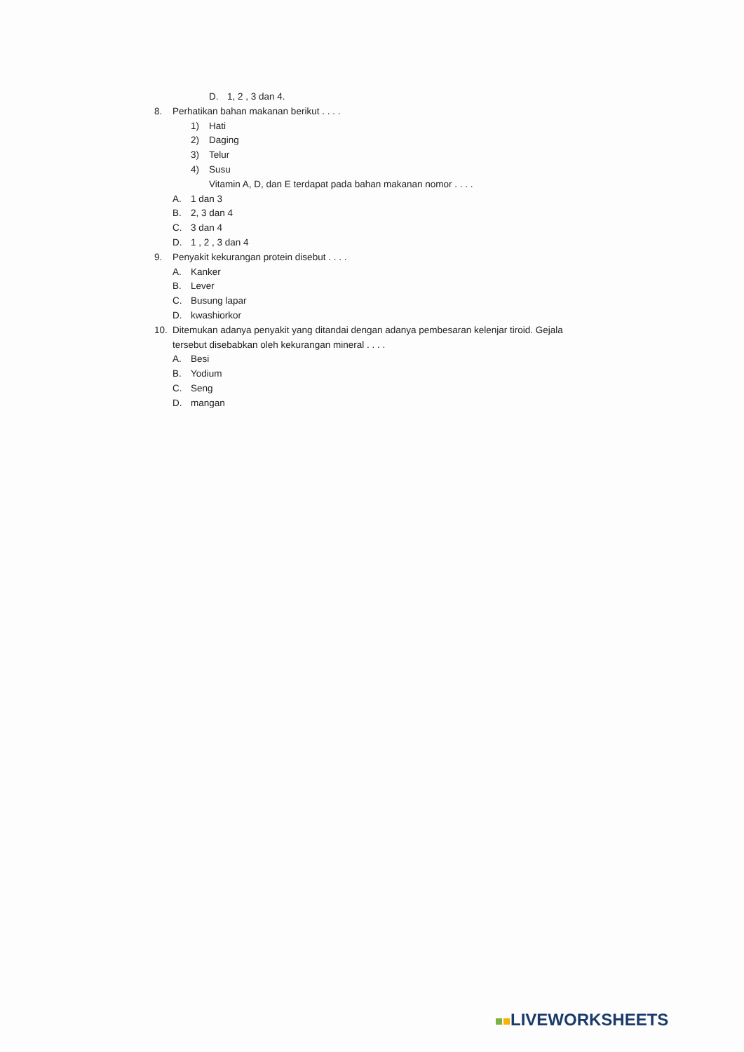D. 1, 2 , 3 dan 4.
8. Perhatikan bahan makanan berikut . . . .
1) Hati
2) Daging
3) Telur
4) Susu
Vitamin A, D, dan E terdapat pada bahan makanan nomor . . . .
A. 1 dan 3
B. 2, 3 dan 4
C. 3 dan 4
D. 1 , 2 , 3 dan 4
9. Penyakit kekurangan protein disebut . . . .
A. Kanker
B. Lever
C. Busung lapar
D. kwashiorkor
10. Ditemukan adanya penyakit yang ditandai dengan adanya pembesaran kelenjar tiroid. Gejala
tersebut disebabkan oleh kekurangan mineral . . . .
A. Besi
B. Yodium
C. Seng
D. mangan
LIVEWORKSHEETS